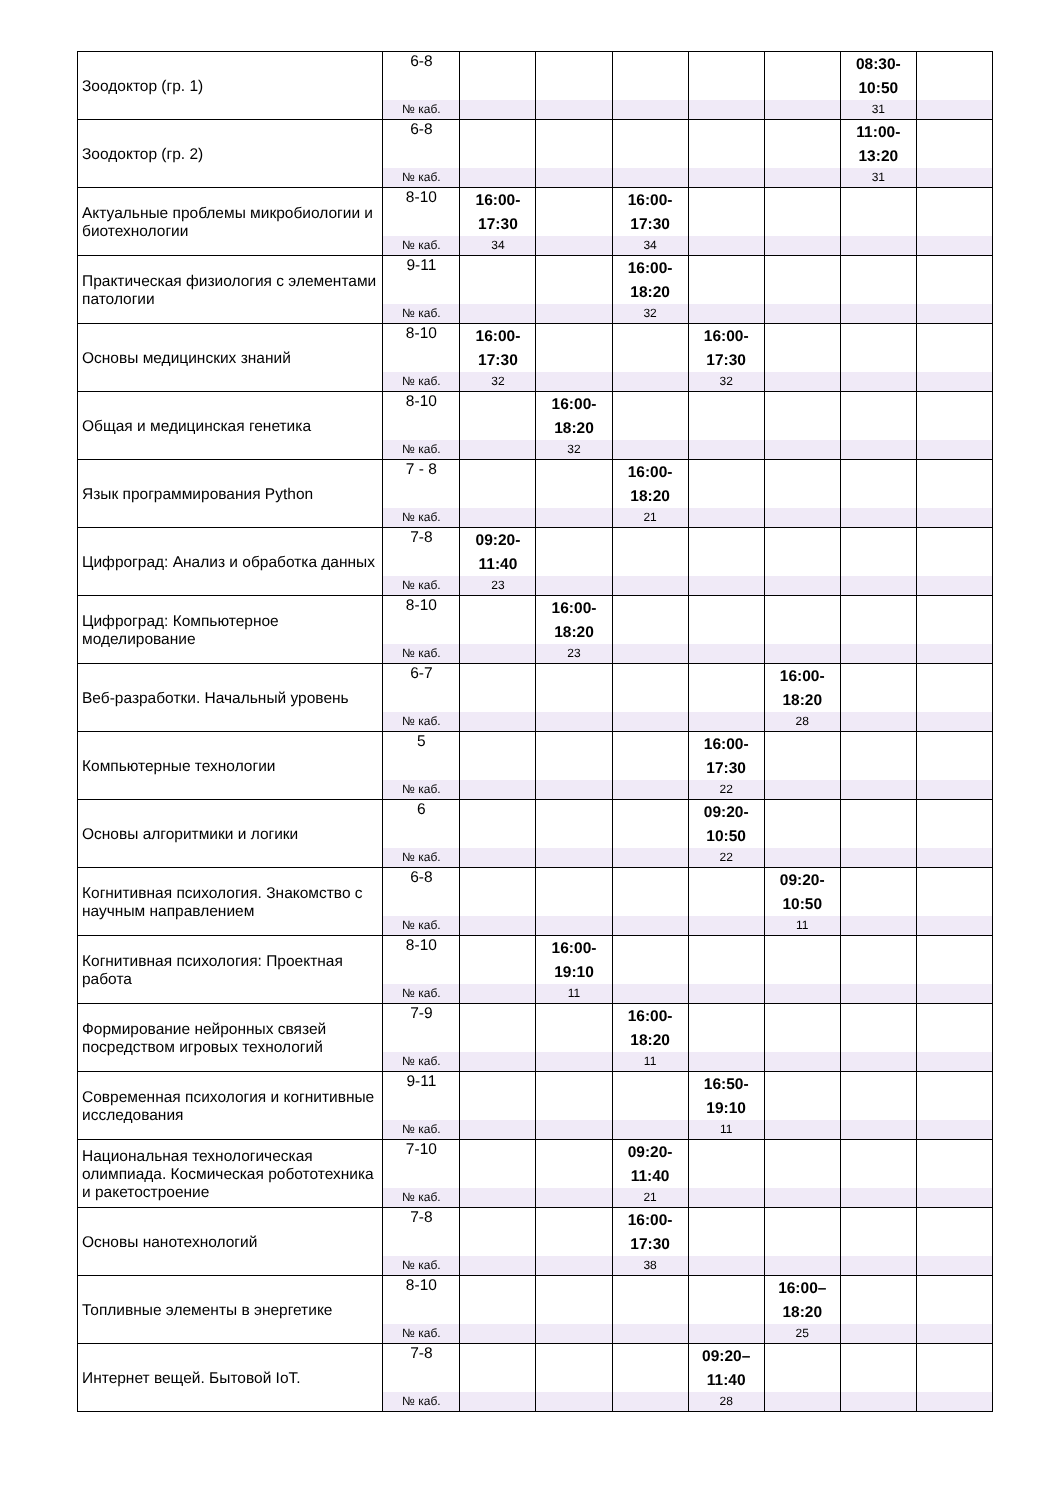| Зоодоктор (гр. 1) | 6-8 | | | | | | 08:30- 10:50 | |
| | № каб. | | | | | | 31 | |
| Зоодоктор (гр. 2) | 6-8 | | | | | | 11:00- 13:20 | |
| | № каб. | | | | | | 31 | |
| Актуальные проблемы микробиологии и биотехнологии | 8-10 | 16:00- 17:30 | | 16:00- 17:30 | | | | |
| | № каб. | 34 | | 34 | | | | |
| Практическая физиология с элементами патологии | 9-11 | | | 16:00- 18:20 | | | | |
| | № каб. | | | 32 | | | | |
| Основы медицинских знаний | 8-10 | 16:00- 17:30 | | | 16:00- 17:30 | | | |
| | № каб. | 32 | | | 32 | | | |
| Общая и медицинская генетика | 8-10 | | 16:00- 18:20 | | | | | |
| | № каб. | | 32 | | | | | |
| Язык программирования Python | 7 - 8 | | | 16:00- 18:20 | | | | |
| | № каб. | | | 21 | | | | |
| Цифроград: Анализ и обработка данных | 7-8 | 09:20- 11:40 | | | | | | |
| | № каб. | 23 | | | | | | |
| Цифроград: Компьютерное моделирование | 8-10 | | 16:00- 18:20 | | | | | |
| | № каб. | | 23 | | | | | |
| Веб-разработки. Начальный уровень | 6-7 | | | | | 16:00- 18:20 | | |
| | № каб. | | | | | 28 | | |
| Компьютерные технологии | 5 | | | | 16:00- 17:30 | | | |
| | № каб. | | | | 22 | | | |
| Основы алгоритмики и логики | 6 | | | | 09:20- 10:50 | | | |
| | № каб. | | | | 22 | | | |
| Когнитивная психология. Знакомство с научным направлением | 6-8 | | | | | 09:20- 10:50 | | |
| | № каб. | | | | | 11 | | |
| Когнитивная психология: Проектная работа | 8-10 | | 16:00- 19:10 | | | | | |
| | № каб. | | 11 | | | | | |
| Формирование нейронных связей посредством игровых технологий | 7-9 | | | 16:00- 18:20 | | | | |
| | № каб. | | | 11 | | | | |
| Современная психология и когнитивные исследования | 9-11 | | | | 16:50- 19:10 | | | |
| | № каб. | | | | 11 | | | |
| Национальная технологическая олимпиада. Космическая робототехника и ракетостроение | 7-10 | | | 09:20- 11:40 | | | | |
| | № каб. | | | 21 | | | | |
| Основы нанотехнологий | 7-8 | | | 16:00- 17:30 | | | | |
| | № каб. | | | 38 | | | | |
| Топливные элементы в энергетике | 8-10 | | | | | 16:00– 18:20 | | |
| | № каб. | | | | | 25 | | |
| Интернет вещей. Бытовой IoT. | 7-8 | | | | 09:20– 11:40 | | | |
| | № каб. | | | | 28 | | | |